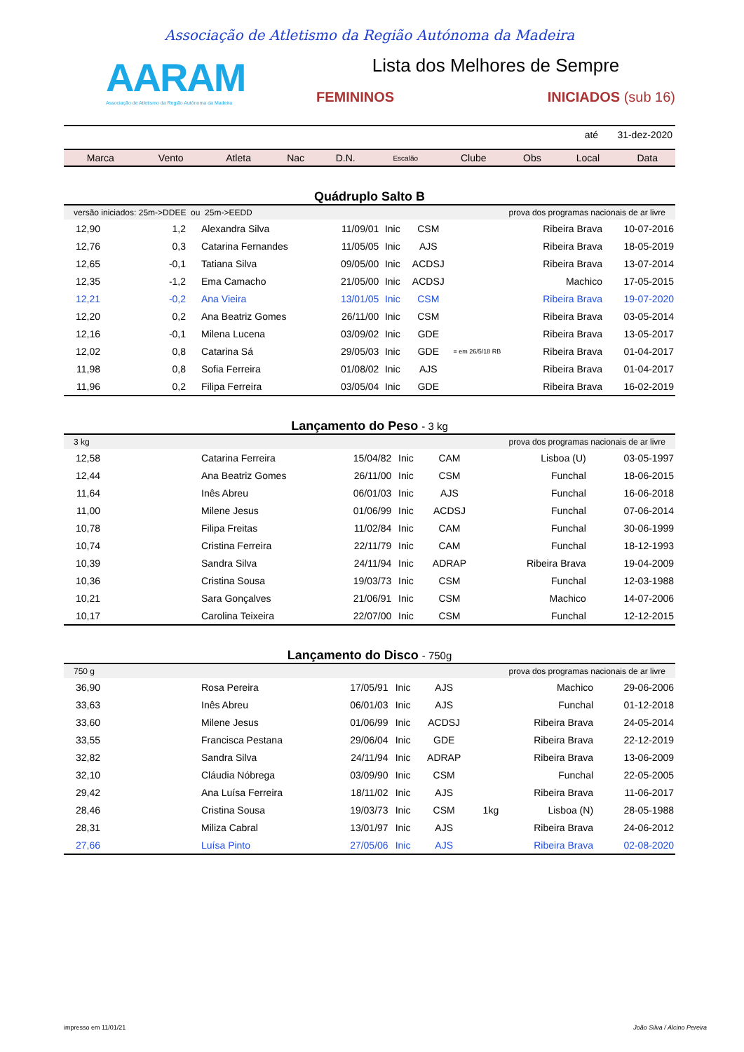Associação de Atletismo da Região Autónoma da Madeira
AARAM
Associação de Atletismo da Região Autónoma da Madeira
Lista dos Melhores de Sempre
FEMININOS INICIADOS (sub 16)
até 31-dez-2020
| Marca | Vento | Atleta | Nac | D.N. | Escalão | Clube | Obs | Local | Data |
| --- | --- | --- | --- | --- | --- | --- | --- | --- | --- |
Quádruplo Salto B
| versão iniciados: 25m->DDEE ou 25m->EEDD | | | | | prova dos programas nacionais de ar livre | | | |
| 12,90 | 1,2 | Alexandra Silva | 11/09/01 | Inic | CSM | | Ribeira Brava | 10-07-2016 |
| 12,76 | 0,3 | Catarina Fernandes | 11/05/05 | Inic | AJS | | Ribeira Brava | 18-05-2019 |
| 12,65 | -0,1 | Tatiana Silva | 09/05/00 | Inic | ACDSJ | | Ribeira Brava | 13-07-2014 |
| 12,35 | -1,2 | Ema Camacho | 21/05/00 | Inic | ACDSJ | | Machico | 17-05-2015 |
| 12,21 | -0,2 | Ana Vieira | 13/01/05 | Inic | CSM | | Ribeira Brava | 19-07-2020 |
| 12,20 | 0,2 | Ana Beatriz Gomes | 26/11/00 | Inic | CSM | | Ribeira Brava | 03-05-2014 |
| 12,16 | -0,1 | Milena Lucena | 03/09/02 | Inic | GDE | | Ribeira Brava | 13-05-2017 |
| 12,02 | 0,8 | Catarina Sá | 29/05/03 | Inic | GDE | = em 26/5/18 RB | Ribeira Brava | 01-04-2017 |
| 11,98 | 0,8 | Sofia Ferreira | 01/08/02 | Inic | AJS | | Ribeira Brava | 01-04-2017 |
| 11,96 | 0,2 | Filipa Ferreira | 03/05/04 | Inic | GDE | | Ribeira Brava | 16-02-2019 |
Lançamento do Peso - 3 kg
| 3 kg | | | | | prova dos programas nacionais de ar livre | | | |
| 12,58 | | Catarina Ferreira | 15/04/82 | Inic | CAM | | Lisboa (U) | 03-05-1997 |
| 12,44 | | Ana Beatriz Gomes | 26/11/00 | Inic | CSM | | Funchal | 18-06-2015 |
| 11,64 | | Inês Abreu | 06/01/03 | Inic | AJS | | Funchal | 16-06-2018 |
| 11,00 | | Milene Jesus | 01/06/99 | Inic | ACDSJ | | Funchal | 07-06-2014 |
| 10,78 | | Filipa Freitas | 11/02/84 | Inic | CAM | | Funchal | 30-06-1999 |
| 10,74 | | Cristina Ferreira | 22/11/79 | Inic | CAM | | Funchal | 18-12-1993 |
| 10,39 | | Sandra Silva | 24/11/94 | Inic | ADRAP | | Ribeira Brava | 19-04-2009 |
| 10,36 | | Cristina Sousa | 19/03/73 | Inic | CSM | | Funchal | 12-03-1988 |
| 10,21 | | Sara Gonçalves | 21/06/91 | Inic | CSM | | Machico | 14-07-2006 |
| 10,17 | | Carolina Teixeira | 22/07/00 | Inic | CSM | | Funchal | 12-12-2015 |
Lançamento do Disco - 750g
| 750 g | | | | | prova dos programas nacionais de ar livre | | | |
| 36,90 | | Rosa Pereira | 17/05/91 | Inic | AJS | | Machico | 29-06-2006 |
| 33,63 | | Inês Abreu | 06/01/03 | Inic | AJS | | Funchal | 01-12-2018 |
| 33,60 | | Milene Jesus | 01/06/99 | Inic | ACDSJ | | Ribeira Brava | 24-05-2014 |
| 33,55 | | Francisca Pestana | 29/06/04 | Inic | GDE | | Ribeira Brava | 22-12-2019 |
| 32,82 | | Sandra Silva | 24/11/94 | Inic | ADRAP | | Ribeira Brava | 13-06-2009 |
| 32,10 | | Cláudia Nóbrega | 03/09/90 | Inic | CSM | | Funchal | 22-05-2005 |
| 29,42 | | Ana Luísa Ferreira | 18/11/02 | Inic | AJS | | Ribeira Brava | 11-06-2017 |
| 28,46 | | Cristina Sousa | 19/03/73 | Inic | CSM | 1kg | Lisboa (N) | 28-05-1988 |
| 28,31 | | Miliza Cabral | 13/01/97 | Inic | AJS | | Ribeira Brava | 24-06-2012 |
| 27,66 | | Luísa Pinto | 27/05/06 | Inic | AJS | | Ribeira Brava | 02-08-2020 |
impresso em 11/01/21 João Silva / Alcino Pereira